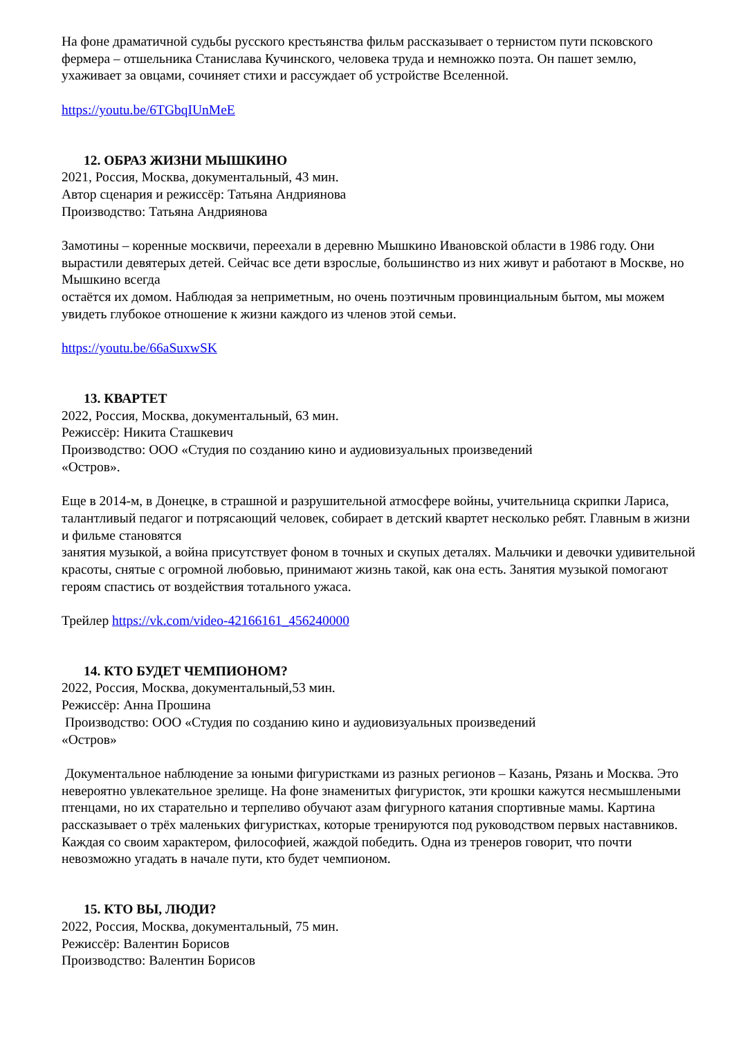На фоне драматичной судьбы русского крестьянства фильм рассказывает о тернистом пути псковского фермера – отшельника Станислава Кучинского, человека труда и немножко поэта. Он пашет землю, ухаживает за овцами, сочиняет стихи и рассуждает об устройстве Вселенной.
https://youtu.be/6TGbqIUnMeE
12. ОБРАЗ ЖИЗНИ МЫШКИНО
2021, Россия, Москва, документальный, 43 мин.
Автор сценария и режиссёр: Татьяна Андриянова
Производство: Татьяна Андриянова
Замотины – коренные москвичи, переехали в деревню Мышкино Ивановской области в 1986 году. Они вырастили девятерых детей. Сейчас все дети взрослые, большинство из них живут и работают в Москве, но Мышкино всегда
остаётся их домом. Наблюдая за неприметным, но очень поэтичным провинциальным бытом, мы можем увидеть глубокое отношение к жизни каждого из членов этой семьи.
https://youtu.be/66aSuxwSK
13. КВАРТЕТ
2022, Россия, Москва, документальный, 63 мин.
Режиссёр: Никита Сташкевич
Производство: ООО «Студия по созданию кино и аудиовизуальных произведений
«Остров».
Еще в 2014-м, в Донецке, в страшной и разрушительной атмосфере войны, учительница скрипки Лариса, талантливый педагог и потрясающий человек, собирает в детский квартет несколько ребят. Главным в жизни и фильме становятся
занятия музыкой, а война присутствует фоном в точных и скупых деталях. Мальчики и девочки удивительной красоты, снятые с огромной любовью, принимают жизнь такой, как она есть. Занятия музыкой помогают героям спастись от воздействия тотального ужаса.
Трейлер https://vk.com/video-42166161_456240000
14. КТО БУДЕТ ЧЕМПИОНОМ?
2022, Россия, Москва, документальный,53 мин.
Режиссёр: Анна Прошина
Производство: ООО «Студия по созданию кино и аудиовизуальных произведений
«Остров»
Документальное наблюдение за юными фигуристками из разных регионов – Казань, Рязань и Москва. Это невероятно увлекательное зрелище. На фоне знаменитых фигуристок, эти крошки кажутся несмышлеными птенцами, но их старательно и терпеливо обучают азам фигурного катания спортивные мамы. Картина рассказывает о трёх маленьких фигуристках, которые тренируются под руководством первых наставников. Каждая со своим характером, философией, жаждой победить. Одна из тренеров говорит, что почти невозможно угадать в начале пути, кто будет чемпионом.
15. КТО ВЫ, ЛЮДИ?
2022, Россия, Москва, документальный, 75 мин.
Режиссёр: Валентин Борисов
Производство: Валентин Борисов